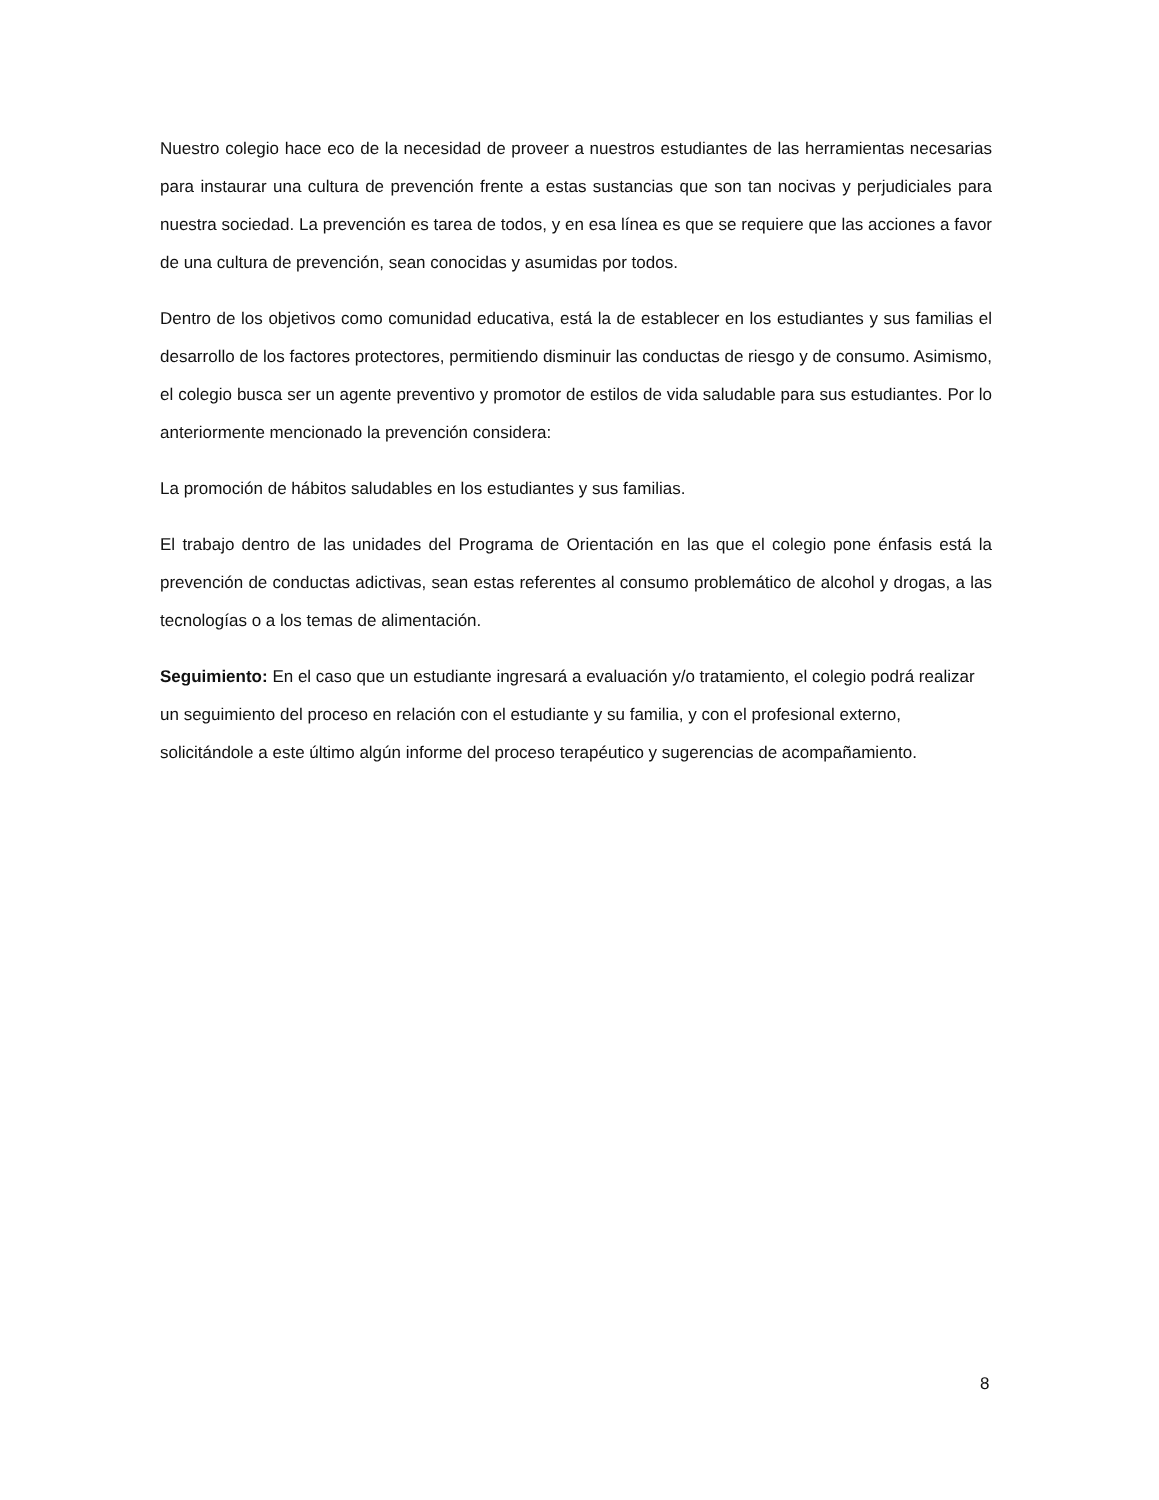Nuestro colegio hace eco de la necesidad de proveer a nuestros estudiantes de las herramientas necesarias para instaurar una cultura de prevención frente a estas sustancias que son tan nocivas y perjudiciales para nuestra sociedad. La prevención es tarea de todos, y en esa línea es que se requiere que las acciones a favor de una cultura de prevención, sean conocidas y asumidas por todos.
Dentro de los objetivos como comunidad educativa, está la de establecer en los estudiantes y sus familias el desarrollo de los factores protectores, permitiendo disminuir las conductas de riesgo y de consumo. Asimismo, el colegio busca ser un agente preventivo y promotor de estilos de vida saludable para sus estudiantes. Por lo anteriormente mencionado la prevención considera:
La promoción de hábitos saludables en los estudiantes y sus familias.
El trabajo dentro de las unidades del Programa de Orientación en las que el colegio pone énfasis está la prevención de conductas adictivas, sean estas referentes al consumo problemático de alcohol y drogas, a las tecnologías o a los temas de alimentación.
Seguimiento: En el caso que un estudiante ingresará a evaluación y/o tratamiento, el colegio podrá realizar un seguimiento del proceso en relación con el estudiante y su familia, y con el profesional externo, solicitándole a este último algún informe del proceso terapéutico y sugerencias de acompañamiento.
8